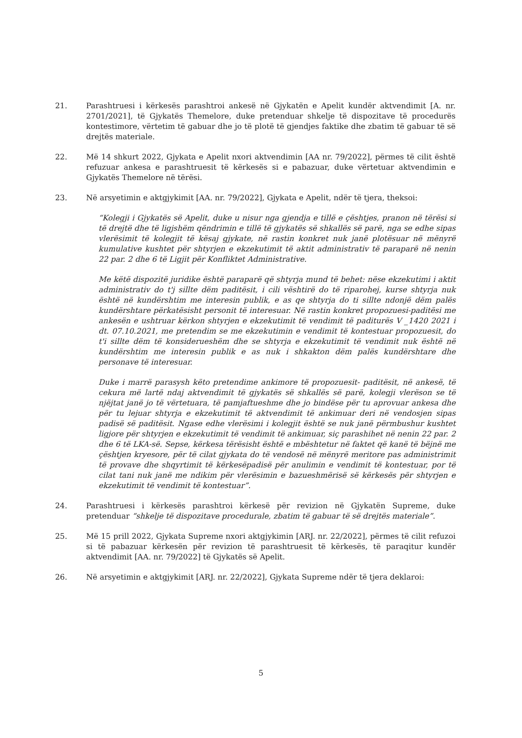21. Parashtruesi i kërkesës parashtroi ankesë në Gjykatën e Apelit kundër aktvendimit [A. nr. 2701/2021], të Gjykatës Themelore, duke pretenduar shkelje të dispozitave të procedurës kontestimore, vërtetim të gabuar dhe jo të plotë të gjendjes faktike dhe zbatim të gabuar të së drejtës materiale.
22. Më 14 shkurt 2022, Gjykata e Apelit nxori aktvendimin [AA nr. 79/2022], përmes të cilit është refuzuar ankesa e parashtruesit të kërkesës si e pabazuar, duke vërtetuar aktvendimin e Gjykatës Themelore në tërësi.
23. Në arsyetimin e aktgjykimit [AA. nr. 79/2022], Gjykata e Apelit, ndër të tjera, theksoi:
“Kolegji i Gjykatës së Apelit, duke u nisur nga gjendja e tillë e çështjes, pranon në tërësi si të drejtë dhe të ligjshëm qëndrimin e tillë të gjykatës së shkallës së parë, nga se edhe sipas vlerësimit të kolegjit të kësaj gjykate, në rastin konkret nuk janë plotësuar në mënyrë kumulative kushtet për shtyrjen e ekzekutimit të aktit administrativ të paraparë në nenin 22 par. 2 dhe 6 të Ligjit për Konfliktet Administrative.
Me këtë dispozitë juridike është paraparë që shtyrja mund të behet: nëse ekzekutimi i aktit administrativ do t'j sillte dëm paditësit, i cili vështirë do të riparohej, kurse shtyrja nuk është në kundërshtim me interesin publik, e as qe shtyrja do ti sillte ndonjë dëm palës kundërshtare përkatësisht personit të interesuar. Në rastin konkret propozuesi-paditësi me ankesën e ushtruar kërkon shtyrjen e ekzekutimit të vendimit të paditurës V _1420 2021 i dt. 07.10.2021, me pretendim se me ekzekutimin e vendimit të kontestuar propozuesit, do t'i sillte dëm të konsiderueshëm dhe se shtyrja e ekzekutimit të vendimit nuk është në kundërshtim me interesin publik e as nuk i shkakton dëm palës kundërshtare dhe personave të interesuar.
Duke i marrë parasysh këto pretendime ankimore të propozuesit- paditësit, në ankesë, të cekura më lartë ndaj aktvendimit të gjykatës së shkallës së parë, kolegji vlerëson se të njëjtat janë jo të vërtetuara, të pamjaftueshme dhe jo bindëse për tu aprovuar ankesa dhe për tu lejuar shtyrja e ekzekutimit të aktvendimit të ankimuar deri në vendosjen sipas padisë së paditësit. Ngase edhe vlerësimi i kolegjit është se nuk janë përmbushur kushtet ligjore për shtyrjen e ekzekutimit të vendimit të ankimuar, siç parashihet në nenin 22 par. 2 dhe 6 të LKA-së. Sepse, kërkesa tërësisht është e mbështetur në faktet që kanë të bëjnë me çështjen kryesore, për të cilat gjykata do të vendosë në mënyrë meritore pas administrimit të provave dhe shqyrtimit të kërkesëpadisë për anulimin e vendimit të kontestuar, por të cilat tani nuk janë me ndikim për vlerësimin e bazueshmërisë së kërkesës për shtyrjen e ekzekutimit të vendimit të kontestuar”.
24. Parashtruesi i kërkesës parashtroi kërkesë për revizion në Gjykatën Supreme, duke pretenduar “shkelje të dispozitave procedurale, zbatim të gabuar të së drejtës materiale”.
25. Më 15 prill 2022, Gjykata Supreme nxori aktgjykimin [ARJ. nr. 22/2022], përmes të cilit refuzoi si të pabazuar kërkesën për revizion të parashtruesit të kërkesës, të paraqitur kundër aktvendimit [AA. nr. 79/2022] të Gjykatës së Apelit.
26. Në arsyetimin e aktgjykimit [ARJ. nr. 22/2022], Gjykata Supreme ndër të tjera deklaroi:
5